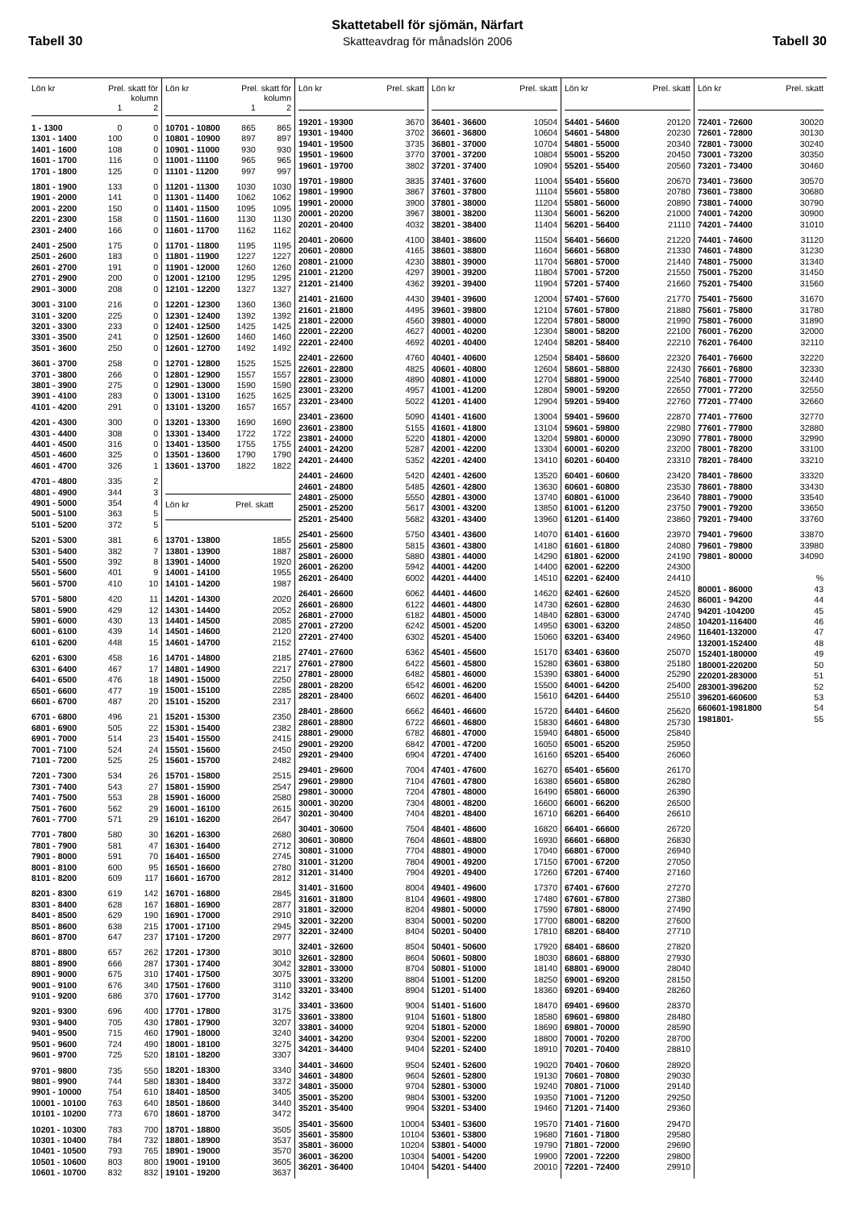Skattetabell för sjömän, Närfart
Tabell 30 Skatteavdrag för månadslön 2006 Tabell 30
| Lön kr | Prel. skatt för kolumn | |
| --- | --- | --- |
| | 1 | 2 |
| 1 - 1300 | 0 | 0 |
| 1301 - 1400 | 100 | 0 |
| 1401 - 1600 | 108 | 0 |
| 1601 - 1700 | 116 | 0 |
| 1701 - 1800 | 125 | 0 |
| 1801 - 1900 | 133 | 0 |
| 1901 - 2000 | 141 | 0 |
| 2001 - 2200 | 150 | 0 |
| 2201 - 2300 | 158 | 0 |
| 2301 - 2400 | 166 | 0 |
| 2401 - 2500 | 175 | 0 |
| 2501 - 2600 | 183 | 0 |
| 2601 - 2700 | 191 | 0 |
| 2701 - 2900 | 200 | 0 |
| 2901 - 3000 | 208 | 0 |
| 3001 - 3100 | 216 | 0 |
| 3101 - 3200 | 225 | 0 |
| 3201 - 3300 | 233 | 0 |
| 3301 - 3500 | 241 | 0 |
| 3501 - 3600 | 250 | 0 |
| 3601 - 3700 | 258 | 0 |
| 3701 - 3800 | 266 | 0 |
| 3801 - 3900 | 275 | 0 |
| 3901 - 4100 | 283 | 0 |
| 4101 - 4200 | 291 | 0 |
| 4201 - 4300 | 300 | 0 |
| 4301 - 4400 | 308 | 0 |
| 4401 - 4500 | 316 | 0 |
| 4501 - 4600 | 325 | 0 |
| 4601 - 4700 | 326 | 1 |
| 4701 - 4800 | 335 | 2 |
| 4801 - 4900 | 344 | 3 |
| 4901 - 5000 | 354 | 4 |
| 5001 - 5100 | 363 | 5 |
| 5101 - 5200 | 372 | 5 |
| 5201 - 5300 | 381 | 6 |
| 5301 - 5400 | 382 | 7 |
| 5401 - 5500 | 392 | 8 |
| 5501 - 5600 | 401 | 9 |
| 5601 - 5700 | 410 | 10 |
| 5701 - 5800 | 420 | 11 |
| 5801 - 5900 | 429 | 12 |
| 5901 - 6000 | 430 | 13 |
| 6001 - 6100 | 439 | 14 |
| 6101 - 6200 | 448 | 15 |
| 6201 - 6300 | 458 | 16 |
| 6301 - 6400 | 467 | 17 |
| 6401 - 6500 | 476 | 18 |
| 6501 - 6600 | 477 | 19 |
| 6601 - 6700 | 487 | 20 |
| 6701 - 6800 | 496 | 21 |
| 6801 - 6900 | 505 | 22 |
| 6901 - 7000 | 514 | 23 |
| 7001 - 7100 | 524 | 24 |
| 7101 - 7200 | 525 | 25 |
| 7201 - 7300 | 534 | 26 |
| 7301 - 7400 | 543 | 27 |
| 7401 - 7500 | 553 | 28 |
| 7501 - 7600 | 562 | 29 |
| 7601 - 7700 | 571 | 29 |
| 7701 - 7800 | 580 | 30 |
| 7801 - 7900 | 581 | 47 |
| 7901 - 8000 | 591 | 70 |
| 8001 - 8100 | 600 | 95 |
| 8101 - 8200 | 609 | 117 |
| 8201 - 8300 | 619 | 142 |
| 8301 - 8400 | 628 | 167 |
| 8401 - 8500 | 629 | 190 |
| 8501 - 8600 | 638 | 215 |
| 8601 - 8700 | 647 | 237 |
| 8701 - 8800 | 657 | 262 |
| 8801 - 8900 | 666 | 287 |
| 8901 - 9000 | 675 | 310 |
| 9001 - 9100 | 676 | 340 |
| 9101 - 9200 | 686 | 370 |
| 9201 - 9300 | 696 | 400 |
| 9301 - 9400 | 705 | 430 |
| 9401 - 9500 | 715 | 460 |
| 9501 - 9600 | 724 | 490 |
| 9601 - 9700 | 725 | 520 |
| 9701 - 9800 | 735 | 550 |
| 9801 - 9900 | 744 | 580 |
| 9901 - 10000 | 754 | 610 |
| 10001 - 10100 | 763 | 640 |
| 10101 - 10200 | 773 | 670 |
| 10201 - 10300 | 783 | 700 |
| 10301 - 10400 | 784 | 732 |
| 10401 - 10500 | 793 | 765 |
| 10501 - 10600 | 803 | 800 |
| 10601 - 10700 | 832 | 832 |
| Lön kr | Prel. skatt för kolumn | |
| --- | --- | --- |
| | 1 | 2 |
| 10701 - 10800 | 865 | 865 |
| 10801 - 10900 | 897 | 897 |
| 10901 - 11000 | 930 | 930 |
| 11001 - 11100 | 965 | 965 |
| 11101 - 11200 | 997 | 997 |
| 11201 - 11300 | 1030 | 1030 |
| 11301 - 11400 | 1062 | 1062 |
| 11401 - 11500 | 1095 | 1095 |
| 11501 - 11600 | 1130 | 1130 |
| 11601 - 11700 | 1162 | 1162 |
| 11701 - 11800 | 1195 | 1195 |
| 11801 - 11900 | 1227 | 1227 |
| 11901 - 12000 | 1260 | 1260 |
| 12001 - 12100 | 1295 | 1295 |
| 12101 - 12200 | 1327 | 1327 |
| 12201 - 12300 | 1360 | 1360 |
| 12301 - 12400 | 1392 | 1392 |
| 12401 - 12500 | 1425 | 1425 |
| 12501 - 12600 | 1460 | 1460 |
| 12601 - 12700 | 1492 | 1492 |
| 12701 - 12800 | 1525 | 1525 |
| 12801 - 12900 | 1557 | 1557 |
| 12901 - 13000 | 1590 | 1590 |
| 13001 - 13100 | 1625 | 1625 |
| 13101 - 13200 | 1657 | 1657 |
| 13201 - 13300 | 1690 | 1690 |
| 13301 - 13400 | 1722 | 1722 |
| 13401 - 13500 | 1755 | 1755 |
| 13501 - 13600 | 1790 | 1790 |
| 13601 - 13700 | 1822 | 1822 |
| Lön kr Prel. skatt | | |
| 13701 - 13800 | 1855 | |
| 13801 - 13900 | 1887 | |
| 13901 - 14000 | 1920 | |
| 14001 - 14100 | 1955 | |
| 14101 - 14200 | 1987 | |
| 14201 - 14300 | 2020 | |
| 14301 - 14400 | 2052 | |
| 14401 - 14500 | 2085 | |
| 14501 - 14600 | 2120 | |
| 14601 - 14700 | 2152 | |
| 14701 - 14800 | 2185 | |
| 14801 - 14900 | 2217 | |
| 14901 - 15000 | 2250 | |
| 15001 - 15100 | 2285 | |
| 15101 - 15200 | 2317 | |
| 15201 - 15300 | 2350 | |
| 15301 - 15400 | 2382 | |
| 15401 - 15500 | 2415 | |
| 15501 - 15600 | 2450 | |
| 15601 - 15700 | 2482 | |
| 15701 - 15800 | 2515 | |
| 15801 - 15900 | 2547 | |
| 15901 - 16000 | 2580 | |
| 16001 - 16100 | 2615 | |
| 16101 - 16200 | 2647 | |
| 16201 - 16300 | 2680 | |
| 16301 - 16400 | 2712 | |
| 16401 - 16500 | 2745 | |
| 16501 - 16600 | 2780 | |
| 16601 - 16700 | 2812 | |
| 16701 - 16800 | 2845 | |
| 16801 - 16900 | 2877 | |
| 16901 - 17000 | 2910 | |
| 17001 - 17100 | 2945 | |
| 17101 - 17200 | 2977 | |
| 17201 - 17300 | 3010 | |
| 17301 - 17400 | 3042 | |
| 17401 - 17500 | 3075 | |
| 17501 - 17600 | 3110 | |
| 17601 - 17700 | 3142 | |
| 17701 - 17800 | 3175 | |
| 17801 - 17900 | 3207 | |
| 17901 - 18000 | 3240 | |
| 18001 - 18100 | 3275 | |
| 18101 - 18200 | 3307 | |
| 18201 - 18300 | 3340 | |
| 18301 - 18400 | 3372 | |
| 18401 - 18500 | 3405 | |
| 18501 - 18600 | 3440 | |
| 18601 - 18700 | 3472 | |
| 18701 - 18800 | 3505 | |
| 18801 - 18900 | 3537 | |
| 18901 - 19000 | 3570 | |
| 19001 - 19100 | 3605 | |
| 19101 - 19200 | 3637 | |
| Lön kr | Prel. skatt |
| --- | --- |
| 19201 - 19300 | 3670 |
| 19301 - 19400 | 3702 |
| 19401 - 19500 | 3735 |
| 19501 - 19600 | 3770 |
| 19601 - 19700 | 3802 |
| 19701 - 19800 | 3835 |
| 19801 - 19900 | 3867 |
| 19901 - 20000 | 3900 |
| 20001 - 20200 | 3967 |
| 20201 - 20400 | 4032 |
| 20401 - 20600 | 4100 |
| 20601 - 20800 | 4165 |
| 20801 - 21000 | 4230 |
| 21001 - 21200 | 4297 |
| 21201 - 21400 | 4362 |
| 21401 - 21600 | 4430 |
| 21601 - 21800 | 4495 |
| 21801 - 22000 | 4560 |
| 22001 - 22200 | 4627 |
| 22201 - 22400 | 4692 |
| 22401 - 22600 | 4760 |
| 22601 - 22800 | 4825 |
| 22801 - 23000 | 4890 |
| 23001 - 23200 | 4957 |
| 23201 - 23400 | 5022 |
| 23401 - 23600 | 5090 |
| 23601 - 23800 | 5155 |
| 23801 - 24000 | 5220 |
| 24001 - 24200 | 5287 |
| 24201 - 24400 | 5352 |
| 24401 - 24600 | 5420 |
| 24601 - 24800 | 5485 |
| 24801 - 25000 | 5550 |
| 25001 - 25200 | 5617 |
| 25201 - 25400 | 5682 |
| 25401 - 25600 | 5750 |
| 25601 - 25800 | 5815 |
| 25801 - 26000 | 5880 |
| 26001 - 26200 | 5942 |
| 26201 - 26400 | 6002 |
| 26401 - 26600 | 6062 |
| 26601 - 26800 | 6122 |
| 26801 - 27000 | 6182 |
| 27001 - 27200 | 6242 |
| 27201 - 27400 | 6302 |
| 27401 - 27600 | 6362 |
| 27601 - 27800 | 6422 |
| 27801 - 28000 | 6482 |
| 28001 - 28200 | 6542 |
| 28201 - 28400 | 6602 |
| 28401 - 28600 | 6662 |
| 28601 - 28800 | 6722 |
| 28801 - 29000 | 6782 |
| 29001 - 29200 | 6842 |
| 29201 - 29400 | 6904 |
| 29401 - 29600 | 7004 |
| 29601 - 29800 | 7104 |
| 29801 - 30000 | 7204 |
| 30001 - 30200 | 7304 |
| 30201 - 30400 | 7404 |
| 30401 - 30600 | 7504 |
| 30601 - 30800 | 7604 |
| 30801 - 31000 | 7704 |
| 31001 - 31200 | 7804 |
| 31201 - 31400 | 7904 |
| 31401 - 31600 | 8004 |
| 31601 - 31800 | 8104 |
| 31801 - 32000 | 8204 |
| 32001 - 32200 | 8304 |
| 32201 - 32400 | 8404 |
| 32401 - 32600 | 8504 |
| 32601 - 32800 | 8604 |
| 32801 - 33000 | 8704 |
| 33001 - 33200 | 8804 |
| 33201 - 33400 | 8904 |
| 33401 - 33600 | 9004 |
| 33601 - 33800 | 9104 |
| 33801 - 34000 | 9204 |
| 34001 - 34200 | 9304 |
| 34201 - 34400 | 9404 |
| 34401 - 34600 | 9504 |
| 34601 - 34800 | 9604 |
| 34801 - 35000 | 9704 |
| 35001 - 35200 | 9804 |
| 35201 - 35400 | 9904 |
| 35401 - 35600 | 10004 |
| 35601 - 35800 | 10104 |
| 35801 - 36000 | 10204 |
| 36001 - 36200 | 10304 |
| 36201 - 36400 | 10404 |
| Lön kr | Prel. skatt |
| --- | --- |
| 36401 - 36600 | 10504 |
| 36601 - 36800 | 10604 |
| 36801 - 37000 | 10704 |
| 37001 - 37200 | 10804 |
| 37201 - 37400 | 10904 |
| 37401 - 37600 | 11004 |
| 37601 - 37800 | 11104 |
| 37801 - 38000 | 11204 |
| 38001 - 38200 | 11304 |
| 38201 - 38400 | 11404 |
| 38401 - 38600 | 11504 |
| 38601 - 38800 | 11604 |
| 38801 - 39000 | 11704 |
| 39001 - 39200 | 11804 |
| 39201 - 39400 | 11904 |
| 39401 - 39600 | 12004 |
| 39601 - 39800 | 12104 |
| 39801 - 40000 | 12204 |
| 40001 - 40200 | 12304 |
| 40201 - 40400 | 12404 |
| 40401 - 40600 | 12504 |
| 40601 - 40800 | 12604 |
| 40801 - 41000 | 12704 |
| 41001 - 41200 | 12804 |
| 41201 - 41400 | 12904 |
| 41401 - 41600 | 13004 |
| 41601 - 41800 | 13104 |
| 41801 - 42000 | 13204 |
| 42001 - 42200 | 13304 |
| 42201 - 42400 | 13410 |
| 42401 - 42600 | 13520 |
| 42601 - 42800 | 13630 |
| 42801 - 43000 | 13740 |
| 43001 - 43200 | 13850 |
| 43201 - 43400 | 13960 |
| 43401 - 43600 | 14070 |
| 43601 - 43800 | 14180 |
| 43801 - 44000 | 14290 |
| 44001 - 44200 | 14400 |
| 44201 - 44400 | 14510 |
| 44401 - 44600 | 14620 |
| 44601 - 44800 | 14730 |
| 44801 - 45000 | 14840 |
| 45001 - 45200 | 14950 |
| 45201 - 45400 | 15060 |
| 45401 - 45600 | 15170 |
| 45601 - 45800 | 15280 |
| 45801 - 46000 | 15390 |
| 46001 - 46200 | 15500 |
| 46201 - 46400 | 15610 |
| 46401 - 46600 | 15720 |
| 46601 - 46800 | 15830 |
| 46801 - 47000 | 15940 |
| 47001 - 47200 | 16050 |
| 47201 - 47400 | 16160 |
| 47401 - 47600 | 16270 |
| 47601 - 47800 | 16380 |
| 47801 - 48000 | 16490 |
| 48001 - 48200 | 16600 |
| 48201 - 48400 | 16710 |
| 48401 - 48600 | 16820 |
| 48601 - 48800 | 16930 |
| 48801 - 49000 | 17040 |
| 49001 - 49200 | 17150 |
| 49201 - 49400 | 17260 |
| 49401 - 49600 | 17370 |
| 49601 - 49800 | 17480 |
| 49801 - 50000 | 17590 |
| 50001 - 50200 | 17700 |
| 50201 - 50400 | 17810 |
| 50401 - 50600 | 17920 |
| 50601 - 50800 | 18030 |
| 50801 - 51000 | 18140 |
| 51001 - 51200 | 18250 |
| 51201 - 51400 | 18360 |
| 51401 - 51600 | 18470 |
| 51601 - 51800 | 18580 |
| 51801 - 52000 | 18690 |
| 52001 - 52200 | 18800 |
| 52201 - 52400 | 18910 |
| 52401 - 52600 | 19020 |
| 52601 - 52800 | 19130 |
| 52801 - 53000 | 19240 |
| 53001 - 53200 | 19350 |
| 53201 - 53400 | 19460 |
| 53401 - 53600 | 19570 |
| 53601 - 53800 | 19680 |
| 53801 - 54000 | 19790 |
| 54001 - 54200 | 19900 |
| 54201 - 54400 | 20010 |
| Lön kr | Prel. skatt |
| --- | --- |
| 54401 - 54600 | 20120 |
| 54601 - 54800 | 20230 |
| 54801 - 55000 | 20340 |
| 55001 - 55200 | 20450 |
| 55201 - 55400 | 20560 |
| 55401 - 55600 | 20670 |
| 55601 - 55800 | 20780 |
| 55801 - 56000 | 20890 |
| 56001 - 56200 | 21000 |
| 56201 - 56400 | 21110 |
| 56401 - 56600 | 21220 |
| 56601 - 56800 | 21330 |
| 56801 - 57000 | 21440 |
| 57001 - 57200 | 21550 |
| 57201 - 57400 | 21660 |
| 57401 - 57600 | 21770 |
| 57601 - 57800 | 21880 |
| 57801 - 58000 | 21990 |
| 58001 - 58200 | 22100 |
| 58201 - 58400 | 22210 |
| 58401 - 58600 | 22320 |
| 58601 - 58800 | 22430 |
| 58801 - 59000 | 22540 |
| 59001 - 59200 | 22650 |
| 59201 - 59400 | 22760 |
| 59401 - 59600 | 22870 |
| 59601 - 59800 | 22980 |
| 59801 - 60000 | 23090 |
| 60001 - 60200 | 23200 |
| 60201 - 60400 | 23310 |
| 60401 - 60600 | 23420 |
| 60601 - 60800 | 23530 |
| 60801 - 61000 | 23640 |
| 61001 - 61200 | 23750 |
| 61201 - 61400 | 23860 |
| 61401 - 61600 | 23970 |
| 61601 - 61800 | 24080 |
| 61801 - 62000 | 24190 |
| 62001 - 62200 | 24300 |
| 62201 - 62400 | 24410 |
| 62401 - 62600 | 24520 |
| 62601 - 62800 | 24630 |
| 62801 - 63000 | 24740 |
| 63001 - 63200 | 24850 |
| 63201 - 63400 | 24960 |
| 63401 - 63600 | 25070 |
| 63601 - 63800 | 25180 |
| 63801 - 64000 | 25290 |
| 64001 - 64200 | 25400 |
| 64201 - 64400 | 25510 |
| 64401 - 64600 | 25620 |
| 64601 - 64800 | 25730 |
| 64801 - 65000 | 25840 |
| 65001 - 65200 | 25950 |
| 65201 - 65400 | 26060 |
| 65401 - 65600 | 26170 |
| 65601 - 65800 | 26280 |
| 65801 - 66000 | 26390 |
| 66001 - 66200 | 26500 |
| 66201 - 66400 | 26610 |
| 66401 - 66600 | 26720 |
| 66601 - 66800 | 26830 |
| 66801 - 67000 | 26940 |
| 67001 - 67200 | 27050 |
| 67201 - 67400 | 27160 |
| 67401 - 67600 | 27270 |
| 67601 - 67800 | 27380 |
| 67801 - 68000 | 27490 |
| 68001 - 68200 | 27600 |
| 68201 - 68400 | 27710 |
| 68401 - 68600 | 27820 |
| 68601 - 68800 | 27930 |
| 68801 - 69000 | 28040 |
| 69001 - 69200 | 28150 |
| 69201 - 69400 | 28260 |
| 69401 - 69600 | 28370 |
| 69601 - 69800 | 28480 |
| 69801 - 70000 | 28590 |
| 70001 - 70200 | 28700 |
| 70201 - 70400 | 28810 |
| 70401 - 70600 | 28920 |
| 70601 - 70800 | 29030 |
| 70801 - 71000 | 29140 |
| 71001 - 71200 | 29250 |
| 71201 - 71400 | 29360 |
| 71401 - 71600 | 29470 |
| 71601 - 71800 | 29580 |
| 71801 - 72000 | 29690 |
| 72001 - 72200 | 29800 |
| 72201 - 72400 | 29910 |
| Lön kr | Prel. skatt |
| --- | --- |
| 72401 - 72600 | 30020 |
| 72601 - 72800 | 30130 |
| 72801 - 73000 | 30240 |
| 73001 - 73200 | 30350 |
| 73201 - 73400 | 30460 |
| 73401 - 73600 | 30570 |
| 73601 - 73800 | 30680 |
| 73801 - 74000 | 30790 |
| 74001 - 74200 | 30900 |
| 74201 - 74400 | 31010 |
| 74401 - 74600 | 31120 |
| 74601 - 74800 | 31230 |
| 74801 - 75000 | 31340 |
| 75001 - 75200 | 31450 |
| 75201 - 75400 | 31560 |
| 75401 - 75600 | 31670 |
| 75601 - 75800 | 31780 |
| 75801 - 76000 | 31890 |
| 76001 - 76200 | 32000 |
| 76201 - 76400 | 32110 |
| 76401 - 76600 | 32220 |
| 76601 - 76800 | 32330 |
| 76801 - 77000 | 32440 |
| 77001 - 77200 | 32550 |
| 77201 - 77400 | 32660 |
| 77401 - 77600 | 32770 |
| 77601 - 77800 | 32880 |
| 77801 - 78000 | 32990 |
| 78001 - 78200 | 33100 |
| 78201 - 78400 | 33210 |
| 78401 - 78600 | 33320 |
| 78601 - 78800 | 33430 |
| 78801 - 79000 | 33540 |
| 79001 - 79200 | 33650 |
| 79201 - 79400 | 33760 |
| 79401 - 79600 | 33870 |
| 79601 - 79800 | 33980 |
| 79801 - 80000 | 34090 |
| | % |
| 80001 - 86000 | 43 |
| 86001 - 94200 | 44 |
| 94201 -104200 | 45 |
| 104201-116400 | 46 |
| 116401-132000 | 47 |
| 132001-152400 | 48 |
| 152401-180000 | 49 |
| 180001-220200 | 50 |
| 220201-283000 | 51 |
| 283001-396200 | 52 |
| 396201-660600 | 53 |
| 660601-1981800 | 54 |
| 1981801- | 55 |